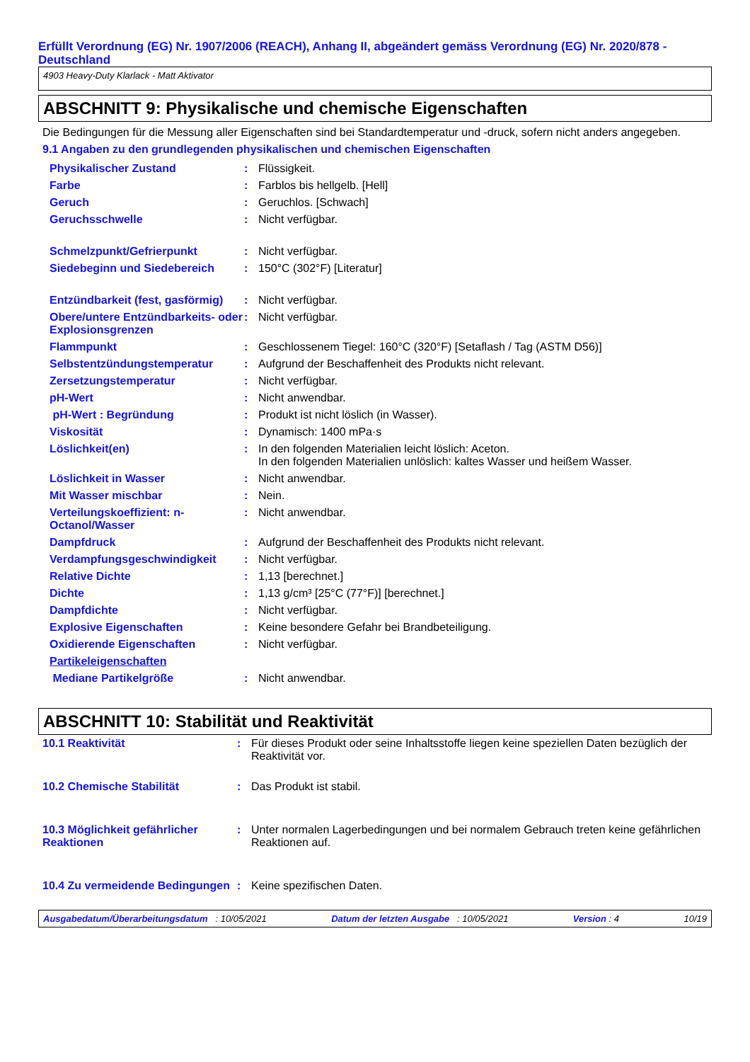Erfüllt Verordnung (EG) Nr. 1907/2006 (REACH), Anhang II, abgeändert gemäss Verordnung (EG) Nr. 2020/878 - Deutschland
4903 Heavy-Duty Klarlack - Matt Aktivator
ABSCHNITT 9: Physikalische und chemische Eigenschaften
Die Bedingungen für die Messung aller Eigenschaften sind bei Standardtemperatur und -druck, sofern nicht anders angegeben.
9.1 Angaben zu den grundlegenden physikalischen und chemischen Eigenschaften
| Physikalischer Zustand | : | Flüssigkeit. |
| Farbe | : | Farblos bis hellgelb. [Hell] |
| Geruch | : | Geruchlos. [Schwach] |
| Geruchsschwelle | : | Nicht verfügbar. |
| Schmelzpunkt/Gefrierpunkt | : | Nicht verfügbar. |
| Siedebeginn und Siedebereich | : | 150°C (302°F) [Literatur] |
| Entzündbarkeit (fest, gasförmig) | : | Nicht verfügbar. |
| Obere/untere Entzündbarkeits- oder Explosionsgrenzen | : | Nicht verfügbar. |
| Flammpunkt | : | Geschlossenem Tiegel: 160°C (320°F) [Setaflash / Tag (ASTM D56)] |
| Selbstentzündungstemperatur | : | Aufgrund der Beschaffenheit des Produkts nicht relevant. |
| Zersetzungstemperatur | : | Nicht verfügbar. |
| pH-Wert | : | Nicht anwendbar. |
| pH-Wert : Begründung | : | Produkt ist nicht löslich (in Wasser). |
| Viskosität | : | Dynamisch: 1400 mPa·s |
| Löslichkeit(en) | : | In den folgenden Materialien leicht löslich: Aceton. In den folgenden Materialien unlöslich: kaltes Wasser und heißem Wasser. |
| Löslichkeit in Wasser | : | Nicht anwendbar. |
| Mit Wasser mischbar | : | Nein. |
| Verteilungskoeffizient: n-Octanol/Wasser | : | Nicht anwendbar. |
| Dampfdruck | : | Aufgrund der Beschaffenheit des Produkts nicht relevant. |
| Verdampfungsgeschwindigkeit | : | Nicht verfügbar. |
| Relative Dichte | : | 1,13 [berechnet.] |
| Dichte | : | 1,13 g/cm³ [25°C (77°F)] [berechnet.] |
| Dampfdichte | : | Nicht verfügbar. |
| Explosive Eigenschaften | : | Keine besondere Gefahr bei Brandbeteiligung. |
| Oxidierende Eigenschaften | : | Nicht verfügbar. |
| Partikeleigenschaften | | |
| Mediane Partikelgröße | : | Nicht anwendbar. |
ABSCHNITT 10: Stabilität und Reaktivität
| 10.1 Reaktivität | : | Für dieses Produkt oder seine Inhaltsstoffe liegen keine speziellen Daten bezüglich der Reaktivität vor. |
| 10.2 Chemische Stabilität | : | Das Produkt ist stabil. |
| 10.3 Möglichkeit gefährlicher Reaktionen | : | Unter normalen Lagerbedingungen und bei normalem Gebrauch treten keine gefährlichen Reaktionen auf. |
| 10.4 Zu vermeidende Bedingungen | : | Keine spezifischen Daten. |
Ausgabedatum/Überarbeitungsdatum : 10/05/2021 Datum der letzten Ausgabe : 10/05/2021 Version : 4 10/19